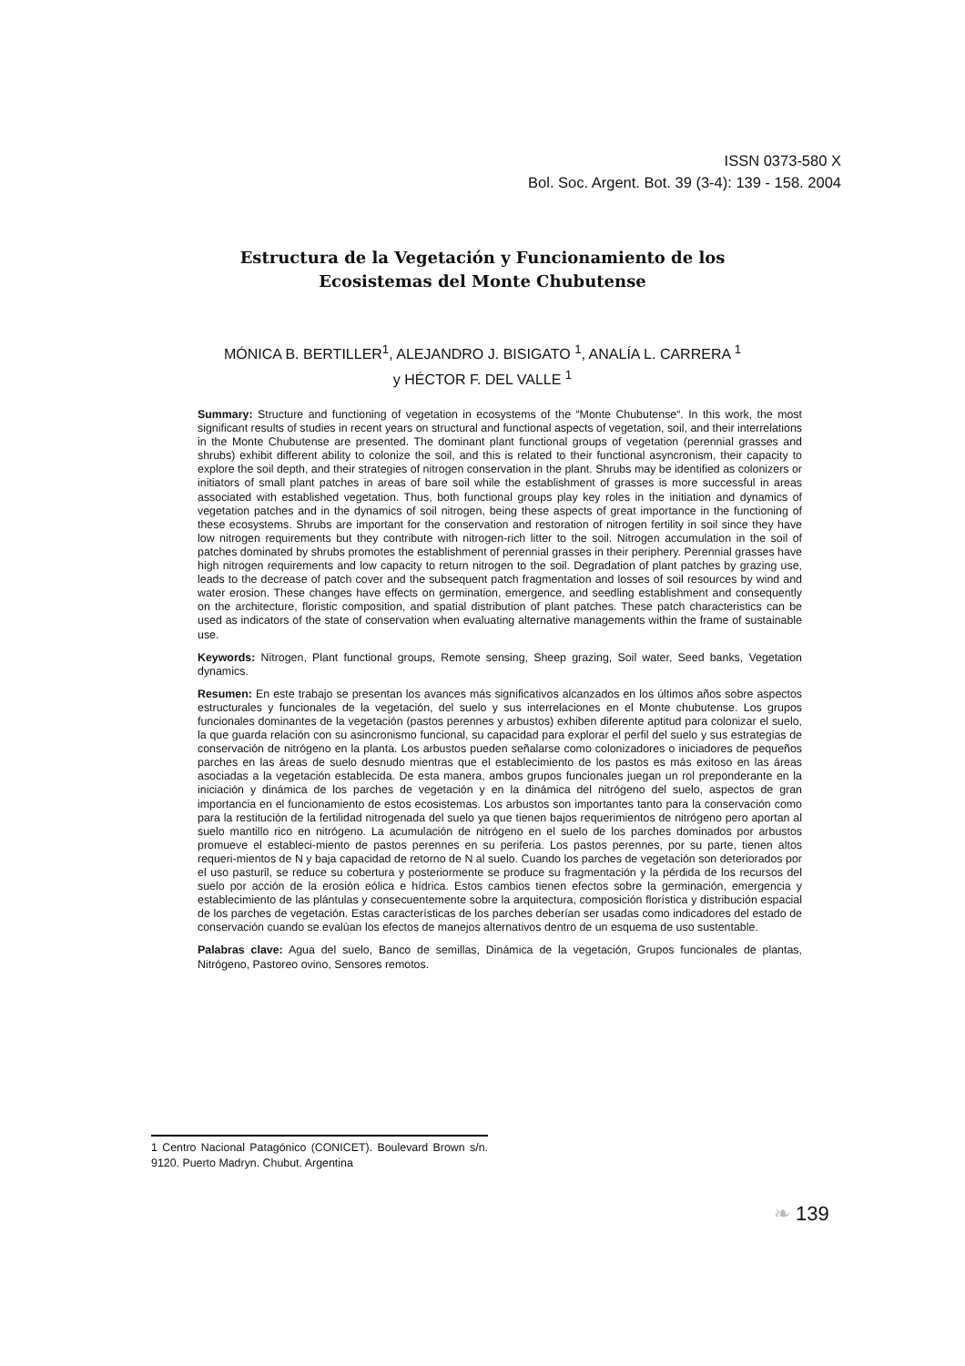ISSN 0373-580 X
Bol. Soc. Argent. Bot. 39 (3-4): 139 - 158. 2004
Estructura de la Vegetación y Funcionamiento de los
Ecosistemas del Monte Chubutense
MÓNICA B. BERTILLER<sup>1</sup>, ALEJANDRO J. BISIGATO <sup>1</sup>, ANALÍA L. CARRERA <sup>1</sup>
y HÉCTOR F. DEL VALLE <sup>1</sup>
Summary: Structure and functioning of vegetation in ecosystems of the “Monte Chubutense“. In this work, the most significant results of studies in recent years on structural and functional aspects of vegetation, soil, and their interrelations in the Monte Chubutense are presented. The dominant plant functional groups of vegetation (perennial grasses and shrubs) exhibit different ability to colonize the soil, and this is related to their functional asyncronism, their capacity to explore the soil depth, and their strategies of nitrogen conservation in the plant. Shrubs may be identified as colonizers or initiators of small plant patches in areas of bare soil while the establishment of grasses is more successful in areas associated with established vegetation. Thus, both functional groups play key roles in the initiation and dynamics of vegetation patches and in the dynamics of soil nitrogen, being these aspects of great importance in the functioning of these ecosystems. Shrubs are important for the conservation and restoration of nitrogen fertility in soil since they have low nitrogen requirements but they contribute with nitrogen-rich litter to the soil. Nitrogen accumulation in the soil of patches dominated by shrubs promotes the establishment of perennial grasses in their periphery. Perennial grasses have high nitrogen requirements and low capacity to return nitrogen to the soil. Degradation of plant patches by grazing use, leads to the decrease of patch cover and the subsequent patch fragmentation and losses of soil resources by wind and water erosion. These changes have effects on germination, emergence, and seedling establishment and consequently on the architecture, floristic composition, and spatial distribution of plant patches. These patch characteristics can be used as indicators of the state of conservation when evaluating alternative managements within the frame of sustainable use.
Keywords: Nitrogen, Plant functional groups, Remote sensing, Sheep grazing, Soil water, Seed banks, Vegetation dynamics.
Resumen: En este trabajo se presentan los avances más significativos alcanzados en los últimos años sobre aspectos estructurales y funcionales de la vegetación, del suelo y sus interrelaciones en el Monte chubutense. Los grupos funcionales dominantes de la vegetación (pastos perennes y arbustos) exhiben diferente aptitud para colonizar el suelo, la que guarda relación con su asincronismo funcional, su capacidad para explorar el perfil del suelo y sus estrategias de conservación de nitrógeno en la planta. Los arbustos pueden señalarse como colonizadores o iniciadores de pequeños parches en las áreas de suelo desnudo mientras que el establecimiento de los pastos es más exitoso en las áreas asociadas a la vegetación establecida. De esta manera, ambos grupos funcionales juegan un rol preponderante en la iniciación y dinámica de los parches de vegetación y en la dinámica del nitrógeno del suelo, aspectos de gran importancia en el funcionamiento de estos ecosistemas. Los arbustos son importantes tanto para la conservación como para la restitución de la fertilidad nitrogenada del suelo ya que tienen bajos requerimientos de nitrógeno pero aportan al suelo mantillo rico en nitrógeno. La acumulación de nitrógeno en el suelo de los parches dominados por arbustos promueve el estableci-miento de pastos perennes en su periferia. Los pastos perennes, por su parte, tienen altos requeri-mientos de N y baja capacidad de retorno de N al suelo. Cuando los parches de vegetación son deteriorados por el uso pasturil, se reduce su cobertura y posteriormente se produce su fragmentación y la pérdida de los recursos del suelo por acción de la erosión eólica e hídrica. Estos cambios tienen efectos sobre la germinación, emergencia y establecimiento de las plántulas y consecuentemente sobre la arquitectura, composición florística y distribución espacial de los parches de vegetación. Estas características de los parches deberían ser usadas como indicadores del estado de conservación cuando se evalúan los efectos de manejos alternativos dentro de un esquema de uso sustentable.
Palabras clave: Agua del suelo, Banco de semillas, Dinámica de la vegetación, Grupos funcionales de plantas, Nitrógeno, Pastoreo ovino, Sensores remotos.
1 Centro Nacional Patagónico (CONICET). Boulevard Brown s/n. 9120. Puerto Madryn. Chubut. Argentina
❧ 139